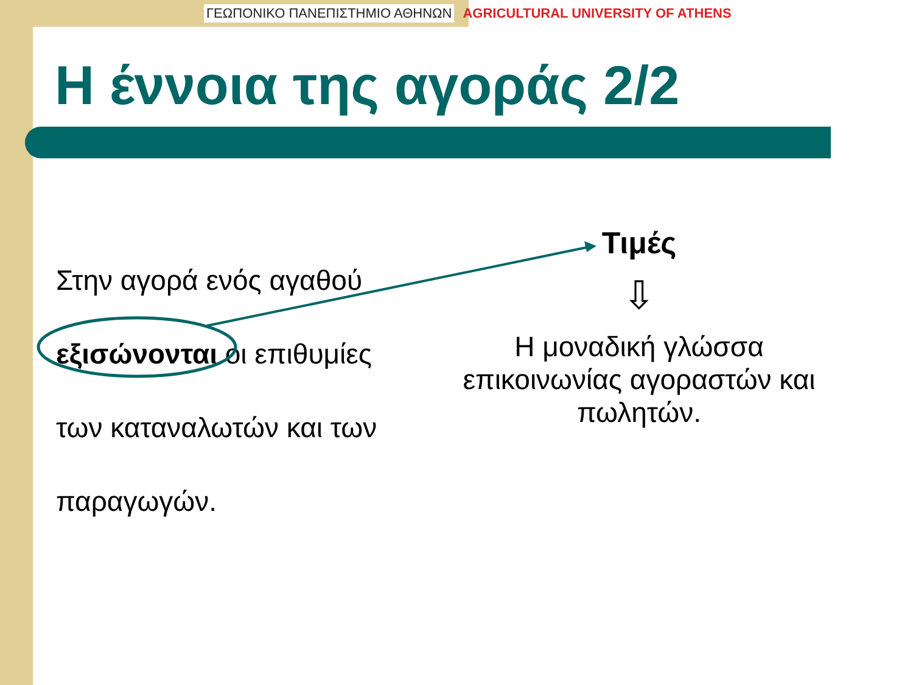ΓΕΩΠΟΝΙΚΟ ΠΑΝΕΠΙΣΤΗΜΙΟ ΑΘΗΝΩΝ AGRICULTURAL UNIVERSITY OF ATHENS
Η έννοια της αγοράς 2/2
Στην αγορά ενός αγαθού
εξισώνονται οι επιθυμίες
των καταναλωτών και των
παραγωγών.
Τιμές
⇩
Η μοναδική γλώσσα επικοινωνίας αγοραστών και πωλητών.